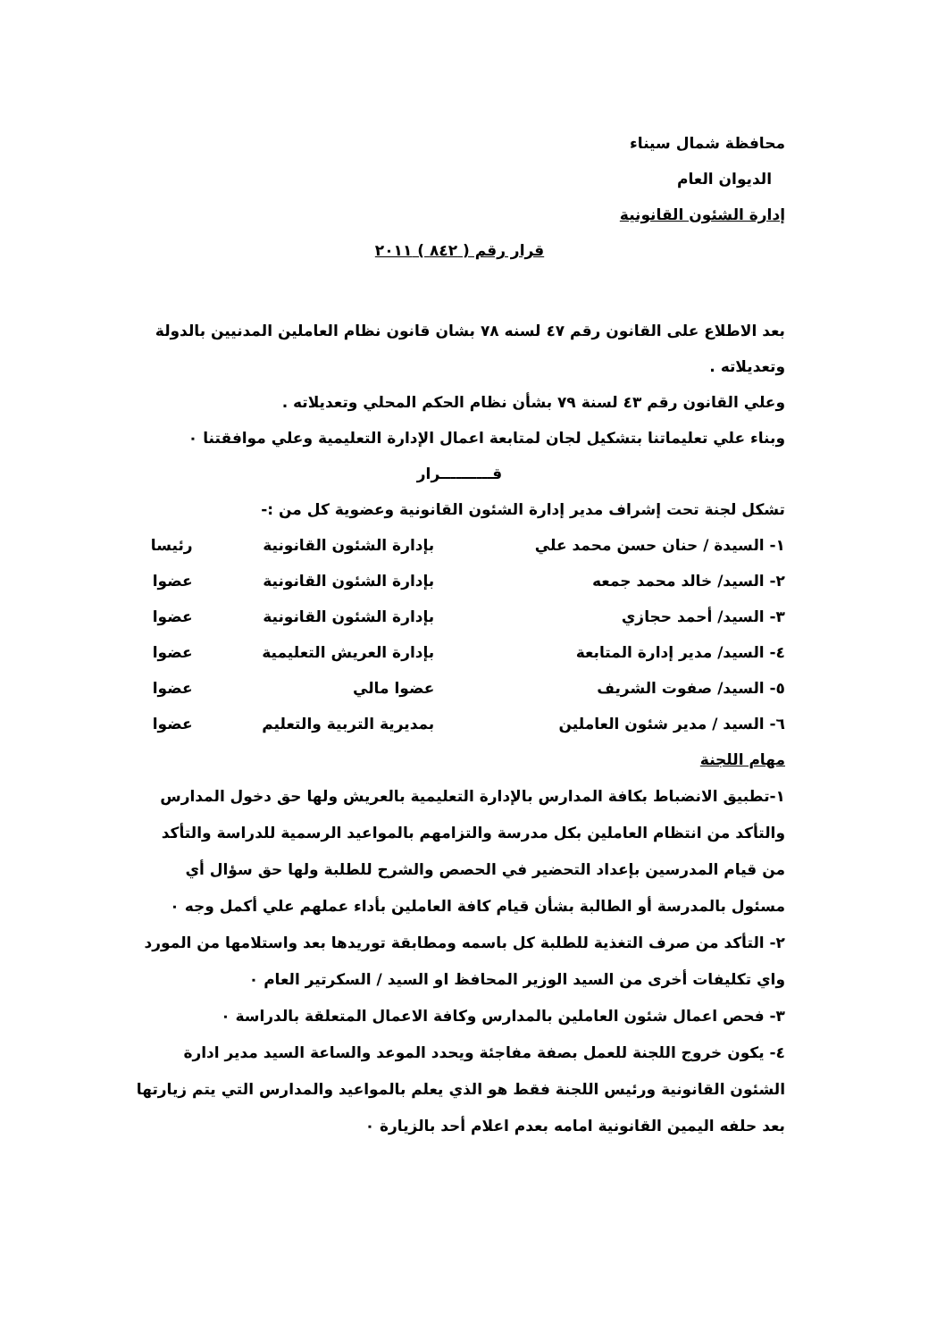محافظة شمال سيناء
الديوان العام
إدارة الشئون القانونية
قرار رقم ( ٨٤٢ ) ٢٠١١
بعد الاطلاع على القانون رقم ٤٧ لسنه ٧٨ بشان قانون نظام العاملين المدنيين بالدولة وتعديلاته .
وعلي القانون رقم ٤٣ لسنة ٧٩ بشأن نظام الحكم المحلي وتعديلاته .
وبناء علي تعليماتنا بتشكيل لجان لمتابعة اعمال الإدارة التعليمية وعلي موافقتنا ٠
قــــــــــرار
تشكل لجنة تحت إشراف مدير إدارة الشئون القانونية وعضوية كل من :-
| ١- السيدة / حنان حسن محمد علي | بإدارة الشئون القانونية | رئيسا |
| ٢- السيد/ خالد محمد جمعه | بإدارة الشئون القانونية | عضوا |
| ٣- السيد/ أحمد حجازي | بإدارة الشئون القانونية | عضوا |
| ٤- السيد/ مدير إدارة المتابعة | بإدارة العريش التعليمية | عضوا |
| ٥- السيد/ صفوت الشريف | عضوا مالي | عضوا |
| ٦- السيد / مدير شئون العاملين | بمديرية التربية والتعليم | عضوا |
مهام اللجنة
١-تطبيق الانضباط بكافة المدارس بالإدارة التعليمية بالعريش ولها حق دخول المدارس والتأكد من انتظام العاملين بكل مدرسة والتزامهم بالمواعيد الرسمية للدراسة والتأكد من قيام المدرسين بإعداد التحضير في الحصص والشرح للطلبة ولها حق سؤال أي مسئول بالمدرسة أو الطالبة بشأن قيام كافة العاملين بأداء عملهم علي أكمل وجه ٠
٢- التأكد من صرف التغذية للطلبة كل باسمه ومطابقة توريدها بعد واستلامها من المورد واي تكليفات أخرى من السيد الوزير المحافظ او السيد / السكرتير العام ٠
٣- فحص اعمال شئون العاملين بالمدارس وكافة الاعمال المتعلقة بالدراسة ٠
٤- يكون خروج اللجنة للعمل بصفة مفاجئة ويحدد الموعد والساعة السيد مدير ادارة الشئون القانونية ورئيس اللجنة فقط هو الذي يعلم بالمواعيد والمدارس التي يتم زيارتها بعد حلفه اليمين القانونية امامه بعدم اعلام أحد بالزيارة ٠